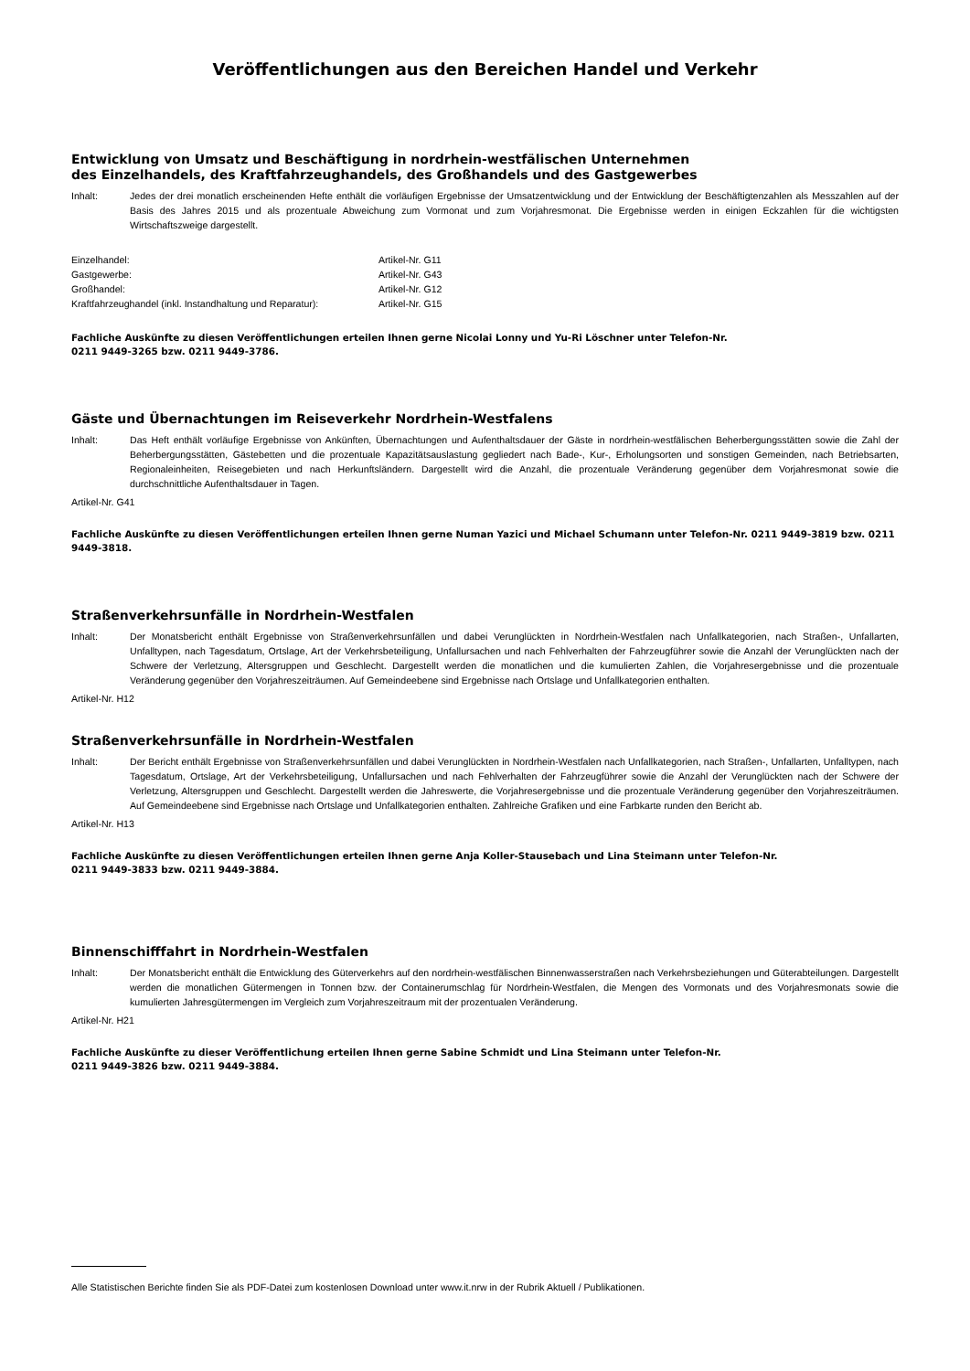Veröffentlichungen aus den Bereichen Handel und Verkehr
Entwicklung von Umsatz und Beschäftigung in nordrhein-westfälischen Unternehmen
des Einzelhandels, des Kraftfahrzeughandels, des Großhandels und des Gastgewerbes
Inhalt: Jedes der drei monatlich erscheinenden Hefte enthält die vorläufigen Ergebnisse der Umsatzentwicklung und der Entwicklung der Beschäftigtenzahlen als Messzahlen auf der Basis des Jahres 2015 und als prozentuale Abweichung zum Vormonat und zum Vorjahresmonat. Die Ergebnisse werden in einigen Eckzahlen für die wichtigsten Wirtschaftszweige dargestellt.
| Einzelhandel: | Artikel-Nr. G11 |
| Gastgewerbe: | Artikel-Nr. G43 |
| Großhandel: | Artikel-Nr. G12 |
| Kraftfahrzeughandel (inkl. Instandhaltung und Reparatur): | Artikel-Nr. G15 |
Fachliche Auskünfte zu diesen Veröffentlichungen erteilen Ihnen gerne Nicolai Lonny und Yu-Ri Löschner unter Telefon-Nr.
0211 9449-3265 bzw. 0211 9449-3786.
Gäste und Übernachtungen im Reiseverkehr Nordrhein-Westfalens
Inhalt: Das Heft enthält vorläufige Ergebnisse von Ankünften, Übernachtungen und Aufenthaltsdauer der Gäste in nordrhein-westfälischen Beherbergungsstätten sowie die Zahl der Beherbergungsstätten, Gästebetten und die prozentuale Kapazitätsauslastung gegliedert nach Bade-, Kur-, Erholungsorten und sonstigen Gemeinden, nach Betriebsarten, Regionaleinheiten, Reisegebieten und nach Herkunftsländern. Dargestellt wird die Anzahl, die prozentuale Veränderung gegenüber dem Vorjahresmonat sowie die durchschnittliche Aufenthaltsdauer in Tagen.
Artikel-Nr. G41
Fachliche Auskünfte zu diesen Veröffentlichungen erteilen Ihnen gerne Numan Yazici und Michael Schumann unter Telefon-Nr. 0211 9449-3819 bzw. 0211 9449-3818.
Straßenverkehrsunfälle in Nordrhein-Westfalen
Inhalt: Der Monatsbericht enthält Ergebnisse von Straßenverkehrsunfällen und dabei Verunglückten in Nordrhein-Westfalen nach Unfallkategorien, nach Straßen-, Unfallarten, Unfalltypen, nach Tagesdatum, Ortslage, Art der Verkehrsbeteiligung, Unfallursachen und nach Fehlverhalten der Fahrzeugführer sowie die Anzahl der Verunglückten nach der Schwere der Verletzung, Altersgruppen und Geschlecht. Dargestellt werden die monatlichen und die kumulierten Zahlen, die Vorjahresergebnisse und die prozentuale Veränderung gegenüber den Vorjahreszeiträumen. Auf Gemeindeebene sind Ergebnisse nach Ortslage und Unfallkategorien enthalten.
Artikel-Nr. H12
Straßenverkehrsunfälle in Nordrhein-Westfalen
Inhalt: Der Bericht enthält Ergebnisse von Straßenverkehrsunfällen und dabei Verunglückten in Nordrhein-Westfalen nach Unfallkategorien, nach Straßen-, Unfallarten, Unfalltypen, nach Tagesdatum, Ortslage, Art der Verkehrsbeteiligung, Unfallursachen und nach Fehlverhalten der Fahrzeugführer sowie die Anzahl der Verunglückten nach der Schwere der Verletzung, Altersgruppen und Geschlecht. Dargestellt werden die Jahreswerte, die Vorjahresergebnisse und die prozentuale Veränderung gegenüber den Vorjahreszeiträumen. Auf Gemeindeebene sind Ergebnisse nach Ortslage und Unfallkategorien enthalten. Zahlreiche Grafiken und eine Farbkarte runden den Bericht ab.
Artikel-Nr. H13
Fachliche Auskünfte zu diesen Veröffentlichungen erteilen Ihnen gerne Anja Koller-Stausebach und Lina Steimann unter Telefon-Nr.
0211 9449-3833 bzw. 0211 9449-3884.
Binnenschifffahrt in Nordrhein-Westfalen
Inhalt: Der Monatsbericht enthält die Entwicklung des Güterverkehrs auf den nordrhein-westfälischen Binnenwasserstraßen nach Verkehrsbeziehungen und Güterabteilungen. Dargestellt werden die monatlichen Gütermengen in Tonnen bzw. der Containerumschlag für Nordrhein-Westfalen, die Mengen des Vormonats und des Vorjahresmonats sowie die kumulierten Jahresgütermengen im Vergleich zum Vorjahreszeitraum mit der prozentualen Veränderung.
Artikel-Nr. H21
Fachliche Auskünfte zu dieser Veröffentlichung erteilen Ihnen gerne Sabine Schmidt und Lina Steimann unter Telefon-Nr.
0211 9449-3826 bzw. 0211 9449-3884.
Alle Statistischen Berichte finden Sie als PDF-Datei zum kostenlosen Download unter www.it.nrw in der Rubrik Aktuell / Publikationen.